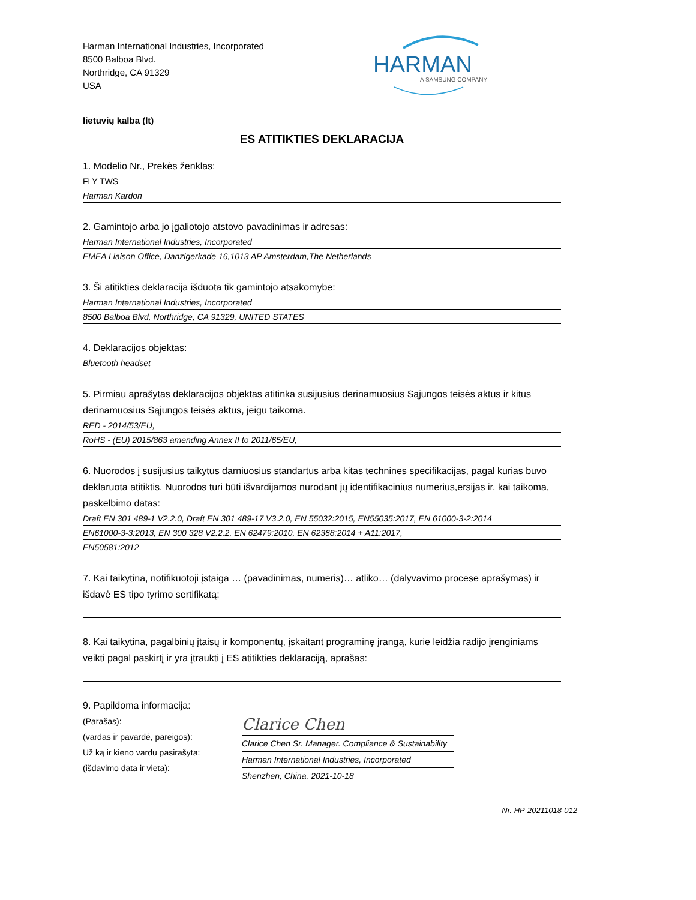Harman International Industries, Incorporated
8500 Balboa Blvd.
Northridge, CA 91329
USA
HARMAN
A SAMSUNG COMPANY
lietuvių kalba (lt)
ES ATITIKTIES DEKLARACIJA
1. Modelio Nr., Prekės ženklas:
FLY TWS
Harman Kardon
2. Gamintojo arba jo įgaliotojo atstovo pavadinimas ir adresas:
Harman International Industries, Incorporated
EMEA Liaison Office, Danzigerkade 16,1013 AP Amsterdam,The Netherlands
3. Ši atitikties deklaracija išduota tik gamintojo atsakomybe:
Harman International Industries, Incorporated
8500 Balboa Blvd, Northridge, CA 91329, UNITED STATES
4. Deklaracijos objektas:
Bluetooth headset
5. Pirmiau aprašytas deklaracijos objektas atitinka susijusius derinamuosius Sąjungos teisės aktus ir kitus derinamuosius Sąjungos teisės aktus, jeigu taikoma.
RED - 2014/53/EU,
RoHS - (EU) 2015/863 amending Annex II to 2011/65/EU,
6. Nuorodos į susijusius taikytus darniuosius standartus arba kitas technines specifikacijas, pagal kurias buvo deklaruota atitiktis. Nuorodos turi būti išvardijamos nurodant jų identifikacinius numerius,ersijas ir, kai taikoma, paskelbimo datas:
Draft EN 301 489-1 V2.2.0, Draft EN 301 489-17 V3.2.0, EN 55032:2015, EN55035:2017, EN 61000-3-2:2014
EN61000-3-3:2013, EN 300 328 V2.2.2, EN 62479:2010, EN 62368:2014 + A11:2017,
EN50581:2012
7. Kai taikytina, notifikuotoji įstaiga … (pavadinimas, numeris)… atliko… (dalyvavimo procese aprašymas) ir išdavė ES tipo tyrimo sertifikatą:
8. Kai taikytina, pagalbinių įtaisų ir komponentų, įskaitant programinę įrangą, kurie leidžia radijo įrenginiams veikti pagal paskirtį ir yra įtraukti į ES atitikties deklaraciją, aprašas:
9. Papildoma informacija:
(Parašas):
(vardas ir pavardė, pareigos):
Už ką ir kieno vardu pasirašyta:
(išdavimo data ir vieta):
Clarice Chen
Clarice Chen Sr. Manager. Compliance & Sustainability
Harman International Industries, Incorporated
Shenzhen, China. 2021-10-18
Nr. HP-20211018-012